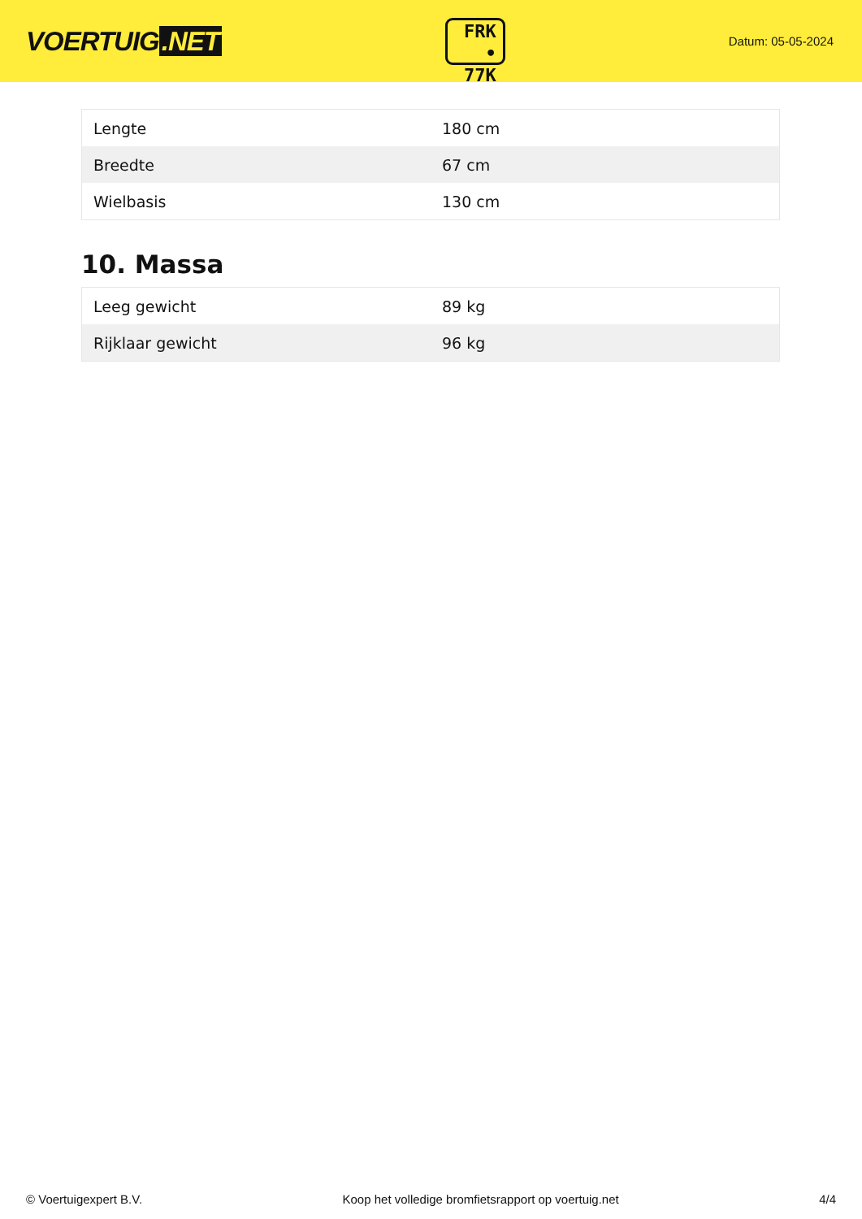VOERTUIG.NET
FRK
• 77K
Datum: 05-05-2024
| Lengte | 180 cm |
| Breedte | 67 cm |
| Wielbasis | 130 cm |
10. Massa
| Leeg gewicht | 89 kg |
| Rijklaar gewicht | 96 kg |
© Voertuigexpert B.V. Koop het volledige bromfietsrapport op voertuig.net 4/4